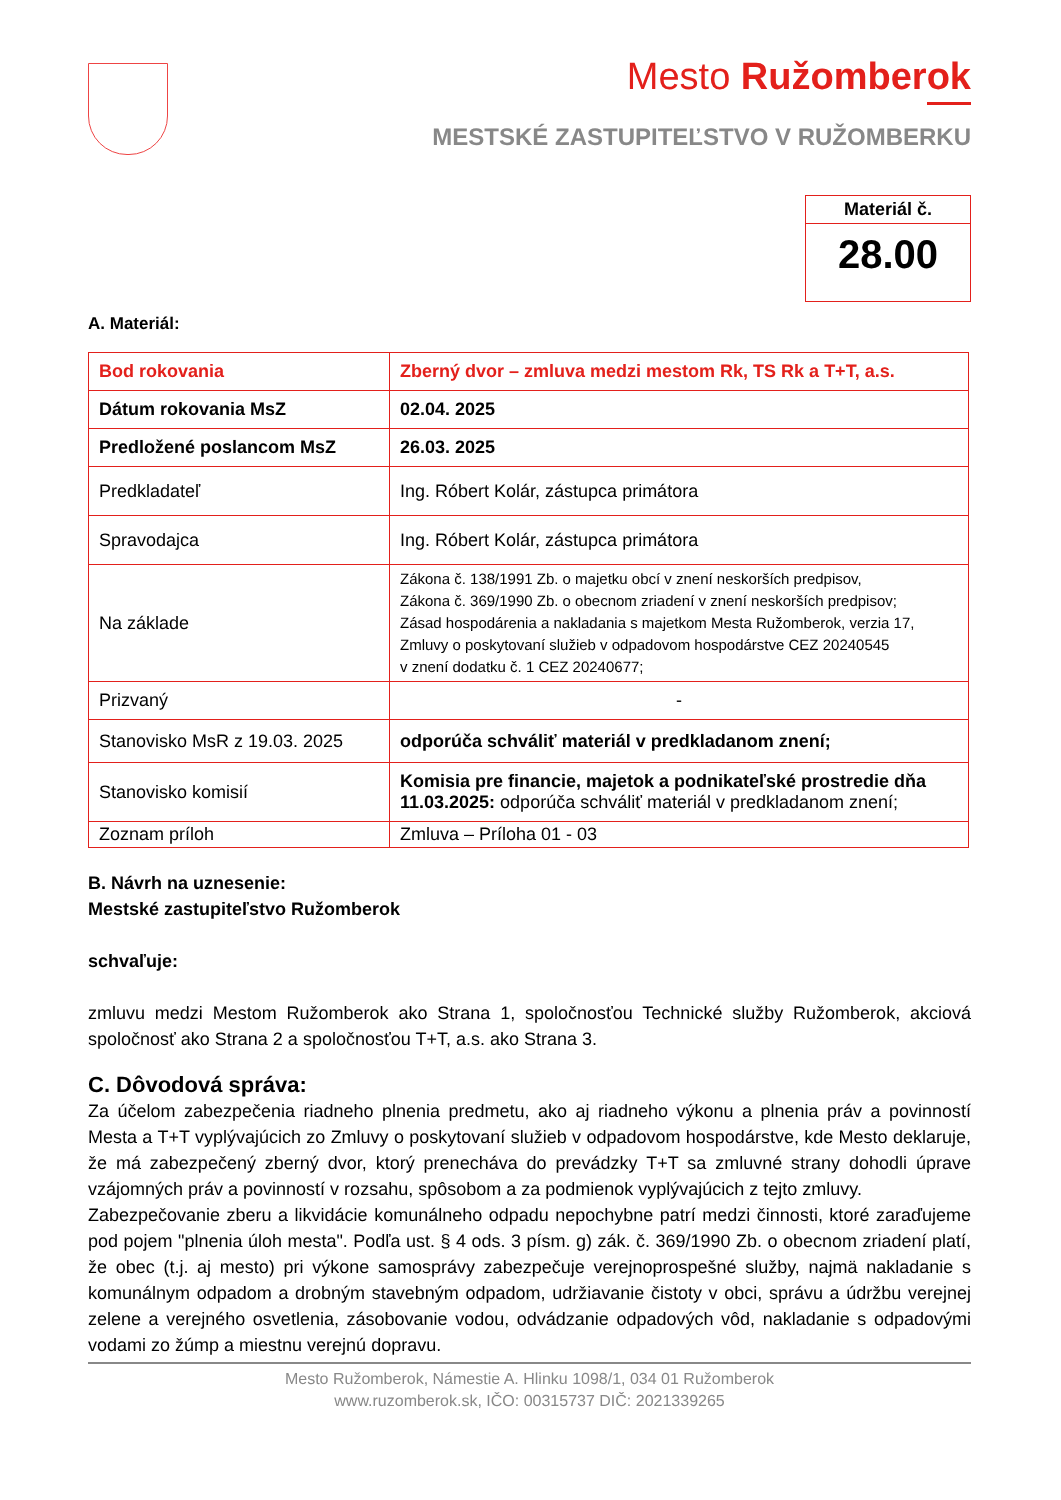Mesto Ružomberok
MESTSKÉ ZASTUPITEĽSTVO V RUŽOMBERKU
Materiál č.
28.00
A. Materiál:
| Bod rokovania | Zberný dvor – zmluva medzi mestom Rk, TS Rk a T+T, a.s. |
| Dátum rokovania MsZ | 02.04. 2025 |
| Predložené poslancom MsZ | 26.03. 2025 |
| Predkladateľ | Ing. Róbert Kolár, zástupca primátora |
| Spravodajca | Ing. Róbert Kolár, zástupca primátora |
| Na základe | Zákona č. 138/1991 Zb. o majetku obcí v znení neskorších predpisov, Zákona č. 369/1990 Zb. o obecnom zriadení v znení neskorších predpisov; Zásad hospodárenia a nakladania s majetkom Mesta Ružomberok, verzia 17, Zmluvy o poskytovaní služieb v odpadovom hospodárstve CEZ 20240545 v znení dodatku č. 1 CEZ 20240677; |
| Prizvaný | - |
| Stanovisko MsR z 19.03. 2025 | odporúča schváliť materiál v predkladanom znení; |
| Stanovisko komisií | Komisia pre financie, majetok a podnikateľské prostredie dňa 11.03.2025: odporúča schváliť materiál v predkladanom znení; |
| Zoznam príloh | Zmluva – Príloha 01 - 03 |
B. Návrh na uznesenie:
Mestské zastupiteľstvo Ružomberok
schvaľuje:
zmluvu medzi Mestom Ružomberok ako Strana 1, spoločnosťou Technické služby Ružomberok, akciová spoločnosť ako Strana 2 a spoločnosťou T+T, a.s. ako Strana 3.
C. Dôvodová správa:
Za účelom zabezpečenia riadneho plnenia predmetu, ako aj riadneho výkonu a plnenia práv a povinností Mesta a T+T vyplývajúcich zo Zmluvy o poskytovaní služieb v odpadovom hospodárstve, kde Mesto deklaruje, že má zabezpečený zberný dvor, ktorý prenecháva do prevádzky T+T sa zmluvné strany dohodli úprave vzájomných práv a povinností v rozsahu, spôsobom a za podmienok vyplývajúcich z tejto zmluvy.
Zabezpečovanie zberu a likvidácie komunálneho odpadu nepochybne patrí medzi činnosti, ktoré zaraďujeme pod pojem "plnenia úloh mesta". Podľa ust. § 4 ods. 3 písm. g) zák. č. 369/1990 Zb. o obecnom zriadení platí, že obec (t.j. aj mesto) pri výkone samosprávy zabezpečuje verejnoprospešné služby, najmä nakladanie s komunálnym odpadom a drobným stavebným odpadom, udržiavanie čistoty v obci, správu a údržbu verejnej zelene a verejného osvetlenia, zásobovanie vodou, odvádzanie odpadových vôd, nakladanie s odpadovými vodami zo žúmp a miestnu verejnú dopravu.
Mesto Ružomberok, Námestie A. Hlinku 1098/1, 034 01 Ružomberok
www.ruzomberok.sk, IČO: 00315737 DIČ: 2021339265